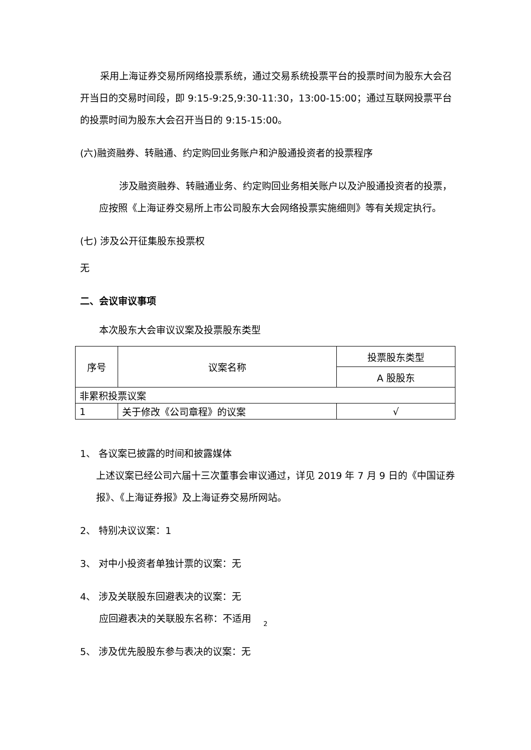采用上海证券交易所网络投票系统，通过交易系统投票平台的投票时间为股东大会召开当日的交易时间段，即 9:15-9:25,9:30-11:30，13:00-15:00；通过互联网投票平台的投票时间为股东大会召开当日的 9:15-15:00。
(六)融资融券、转融通、约定购回业务账户和沪股通投资者的投票程序
涉及融资融券、转融通业务、约定购回业务相关账户以及沪股通投资者的投票，应按照《上海证券交易所上市公司股东大会网络投票实施细则》等有关规定执行。
(七) 涉及公开征集股东投票权
无
二、会议审议事项
本次股东大会审议议案及投票股东类型
| 序号 | 议案名称 | 投票股东类型 |
| | | A 股股东 |
| 非累积投票议案 | | |
| 1 | 关于修改《公司章程》的议案 | √ |
1、 各议案已披露的时间和披露媒体
上述议案已经公司六届十三次董事会审议通过，详见 2019 年 7 月 9 日的《中国证券报》、《上海证券报》及上海证券交易所网站。
2、 特别决议议案：1
3、 对中小投资者单独计票的议案：无
4、 涉及关联股东回避表决的议案：无
应回避表决的关联股东名称：不适用
5、 涉及优先股股东参与表决的议案：无
2